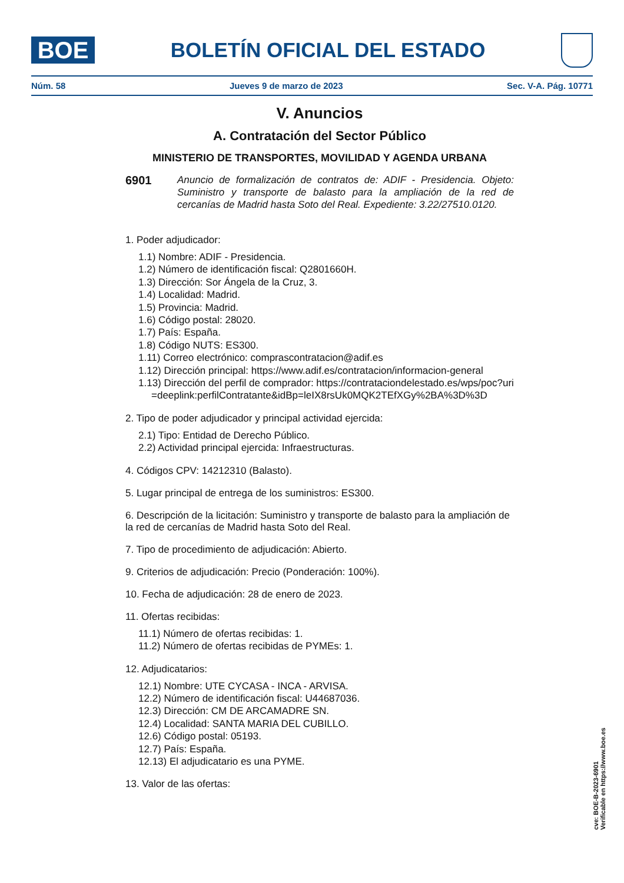BOE
BOLETÍN OFICIAL DEL ESTADO
Núm. 58 Jueves 9 de marzo de 2023 Sec. V-A. Pág. 10771
V. Anuncios
A. Contratación del Sector Público
MINISTERIO DE TRANSPORTES, MOVILIDAD Y AGENDA URBANA
6901
Anuncio de formalización de contratos de: ADIF - Presidencia. Objeto: Suministro y transporte de balasto para la ampliación de la red de cercanías de Madrid hasta Soto del Real. Expediente: 3.22/27510.0120.
1. Poder adjudicador:
1.1) Nombre: ADIF - Presidencia.
1.2) Número de identificación fiscal: Q2801660H.
1.3) Dirección: Sor Ángela de la Cruz, 3.
1.4) Localidad: Madrid.
1.5) Provincia: Madrid.
1.6) Código postal: 28020.
1.7) País: España.
1.8) Código NUTS: ES300.
1.11) Correo electrónico: comprascontratacion@adif.es
1.12) Dirección principal: https://www.adif.es/contratacion/informacion-general
1.13) Dirección del perfil de comprador: https://contrataciondelestado.es/wps/poc?uri=deeplink:perfilContratante&idBp=leIX8rsUk0MQK2TEfXGy%2BA%3D%3D
2. Tipo de poder adjudicador y principal actividad ejercida:
2.1) Tipo: Entidad de Derecho Público.
2.2) Actividad principal ejercida: Infraestructuras.
4. Códigos CPV: 14212310 (Balasto).
5. Lugar principal de entrega de los suministros: ES300.
6. Descripción de la licitación: Suministro y transporte de balasto para la ampliación de la red de cercanías de Madrid hasta Soto del Real.
7. Tipo de procedimiento de adjudicación: Abierto.
9. Criterios de adjudicación: Precio (Ponderación: 100%).
10. Fecha de adjudicación: 28 de enero de 2023.
11. Ofertas recibidas:
11.1) Número de ofertas recibidas: 1.
11.2) Número de ofertas recibidas de PYMEs: 1.
12. Adjudicatarios:
12.1) Nombre: UTE CYCASA - INCA - ARVISA.
12.2) Número de identificación fiscal: U44687036.
12.3) Dirección: CM DE ARCAMADRE SN.
12.4) Localidad: SANTA MARIA DEL CUBILLO.
12.6) Código postal: 05193.
12.7) País: España.
12.13) El adjudicatario es una PYME.
13. Valor de las ofertas:
cve: BOE-B-2023-6901
Verificable en https://www.boe.es